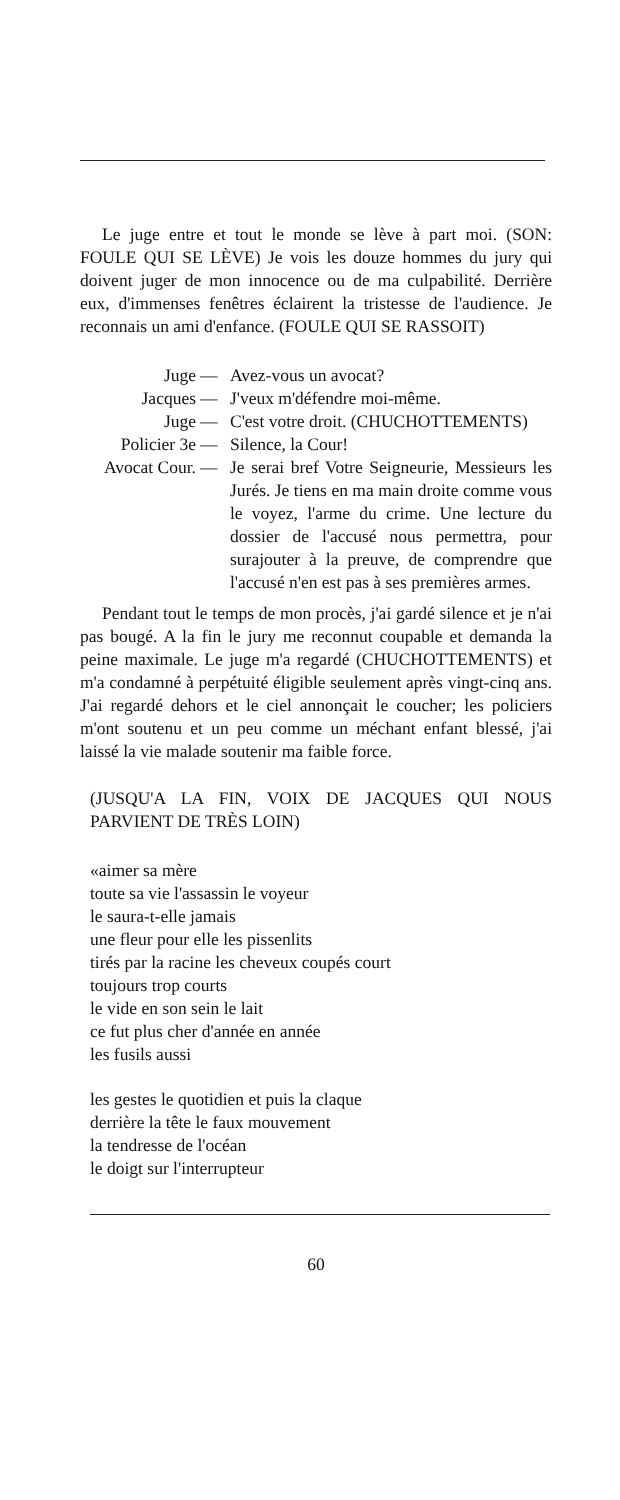Le juge entre et tout le monde se lève à part moi. (SON: FOULE QUI SE LÈVE) Je vois les douze hommes du jury qui doivent juger de mon innocence ou de ma culpabilité. Derrière eux, d'immenses fenêtres éclairent la tristesse de l'audience. Je reconnais un ami d'enfance. (FOULE QUI SE RASSOIT)
Juge
—
Avez-vous un avocat?
Jacques
—
J'veux m'défendre moi-même.
Juge
—
C'est votre droit. (CHUCHOTTEMENTS)
Policier 3e
—
Silence, la Cour!
Avocat Cour.
—
Je serai bref Votre Seigneurie, Messieurs les Jurés. Je tiens en ma main droite comme vous le voyez, l'arme du crime. Une lecture du dossier de l'accusé nous permettra, pour surajouter à la preuve, de comprendre que l'accusé n'en est pas à ses premières armes.
Pendant tout le temps de mon procès, j'ai gardé silence et je n'ai pas bougé. A la fin le jury me reconnut coupable et demanda la peine maximale. Le juge m'a regardé (CHUCHOTTEMENTS) et m'a condamné à perpétuité éligible seulement après vingt-cinq ans. J'ai regardé dehors et le ciel annonçait le coucher; les policiers m'ont soutenu et un peu comme un méchant enfant blessé, j'ai laissé la vie malade soutenir ma faible force.
(JUSQU'A LA FIN, VOIX DE JACQUES QUI NOUS PARVIENT DE TRÈS LOIN)
«aimer sa mère
toute sa vie l'assassin le voyeur
le saura-t-elle jamais
une fleur pour elle les pissenlits
tirés par la racine les cheveux coupés court
toujours trop courts
le vide en son sein le lait
ce fut plus cher d'année en année
les fusils aussi
les gestes le quotidien et puis la claque
derrière la tête le faux mouvement
la tendresse de l'océan
le doigt sur l'interrupteur
60